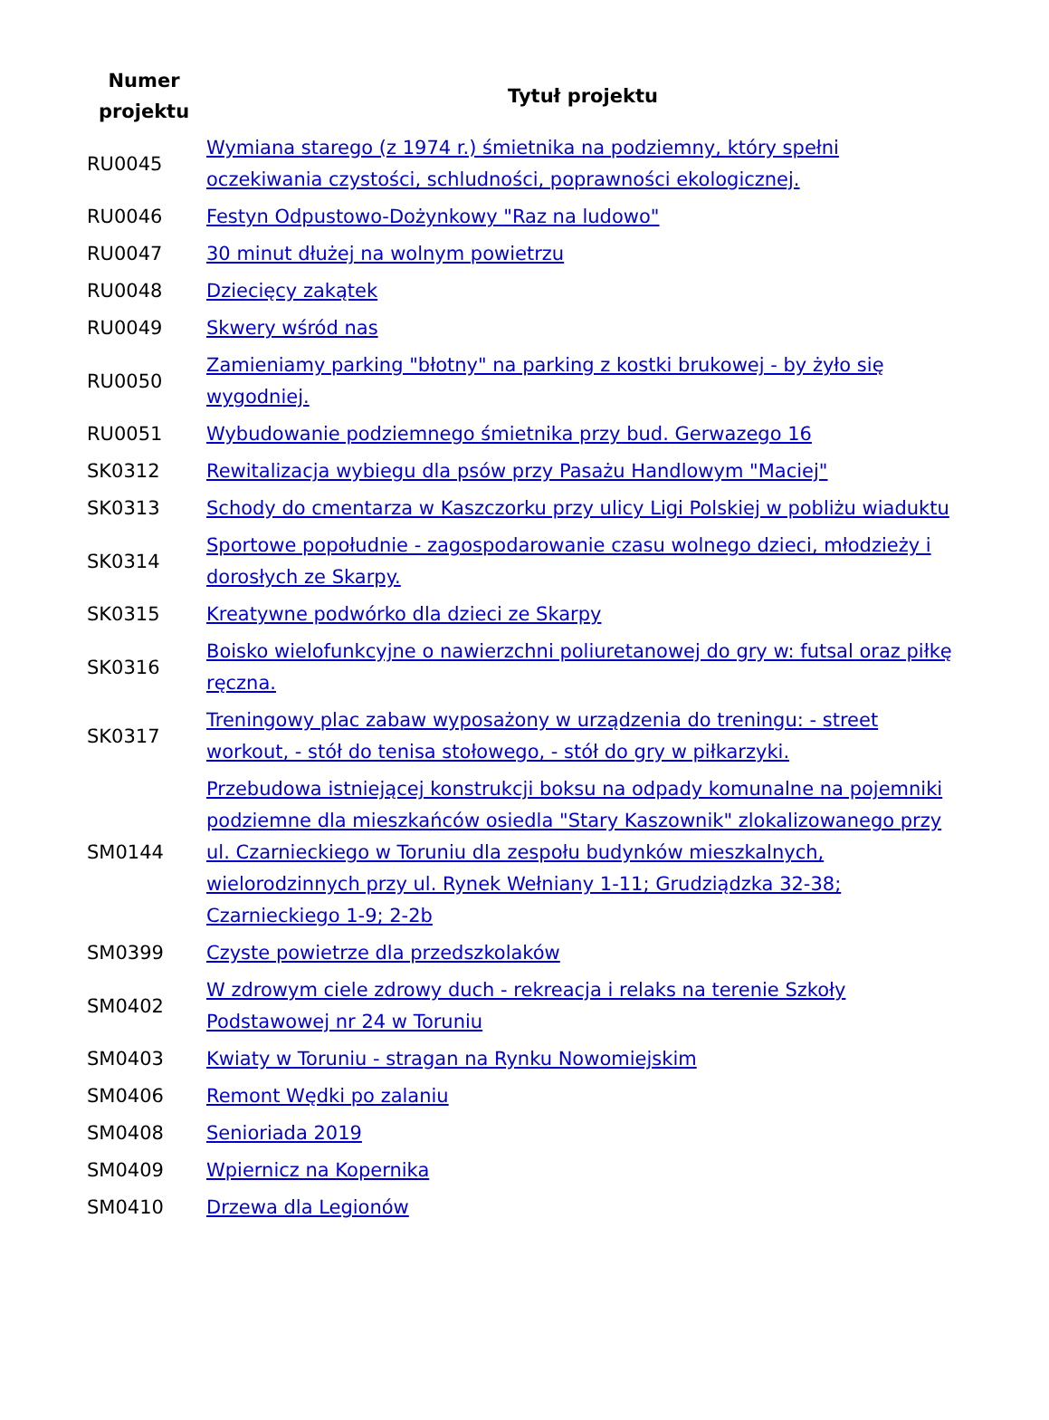| Numer projektu | Tytuł projektu |
| --- | --- |
| RU0045 | Wymiana starego (z 1974 r.) śmietnika na podziemny, który spełni oczekiwania czystości, schludności, poprawności ekologicznej. |
| RU0046 | Festyn Odpustowo-Dożynkowy "Raz na ludowo" |
| RU0047 | 30 minut dłużej na wolnym powietrzu |
| RU0048 | Dziecięcy zakątek |
| RU0049 | Skwery wśród nas |
| RU0050 | Zamieniamy parking "błotny" na parking z kostki brukowej - by żyło się wygodniej. |
| RU0051 | Wybudowanie podziemnego śmietnika przy bud. Gerwazego 16 |
| SK0312 | Rewitalizacja wybiegu dla psów przy Pasażu Handlowym "Maciej" |
| SK0313 | Schody do cmentarza w Kaszczorku przy ulicy Ligi Polskiej w pobliżu wiaduktu |
| SK0314 | Sportowe popołudnie - zagospodarowanie czasu wolnego dzieci, młodzieży i dorosłych ze Skarpy. |
| SK0315 | Kreatywne podwórko dla dzieci ze Skarpy |
| SK0316 | Boisko wielofunkcyjne o nawierzchni poliuretanowej do gry w: futsal oraz piłkę ręczna. |
| SK0317 | Treningowy plac zabaw wyposażony w urządzenia do treningu: - street workout, - stół do tenisa stołowego, - stół do gry w piłkarzyki. |
| SM0144 | Przebudowa istniejącej konstrukcji boksu na odpady komunalne na pojemniki podziemne dla mieszkańców osiedla "Stary Kaszownik" zlokalizowanego przy ul. Czarnieckiego w Toruniu dla zespołu budynków mieszkalnych, wielorodzinnych przy ul. Rynek Wełniany 1-11; Grudziądzka 32-38; Czarnieckiego 1-9; 2-2b |
| SM0399 | Czyste powietrze dla przedszkolaków |
| SM0402 | W zdrowym ciele zdrowy duch - rekreacja i relaks na terenie Szkoły Podstawowej nr 24 w Toruniu |
| SM0403 | Kwiaty w Toruniu - stragan na Rynku Nowomiejskim |
| SM0406 | Remont Wędki po zalaniu |
| SM0408 | Senioriada 2019 |
| SM0409 | Wpiernicz na Kopernika |
| SM0410 | Drzewa dla Legionów |